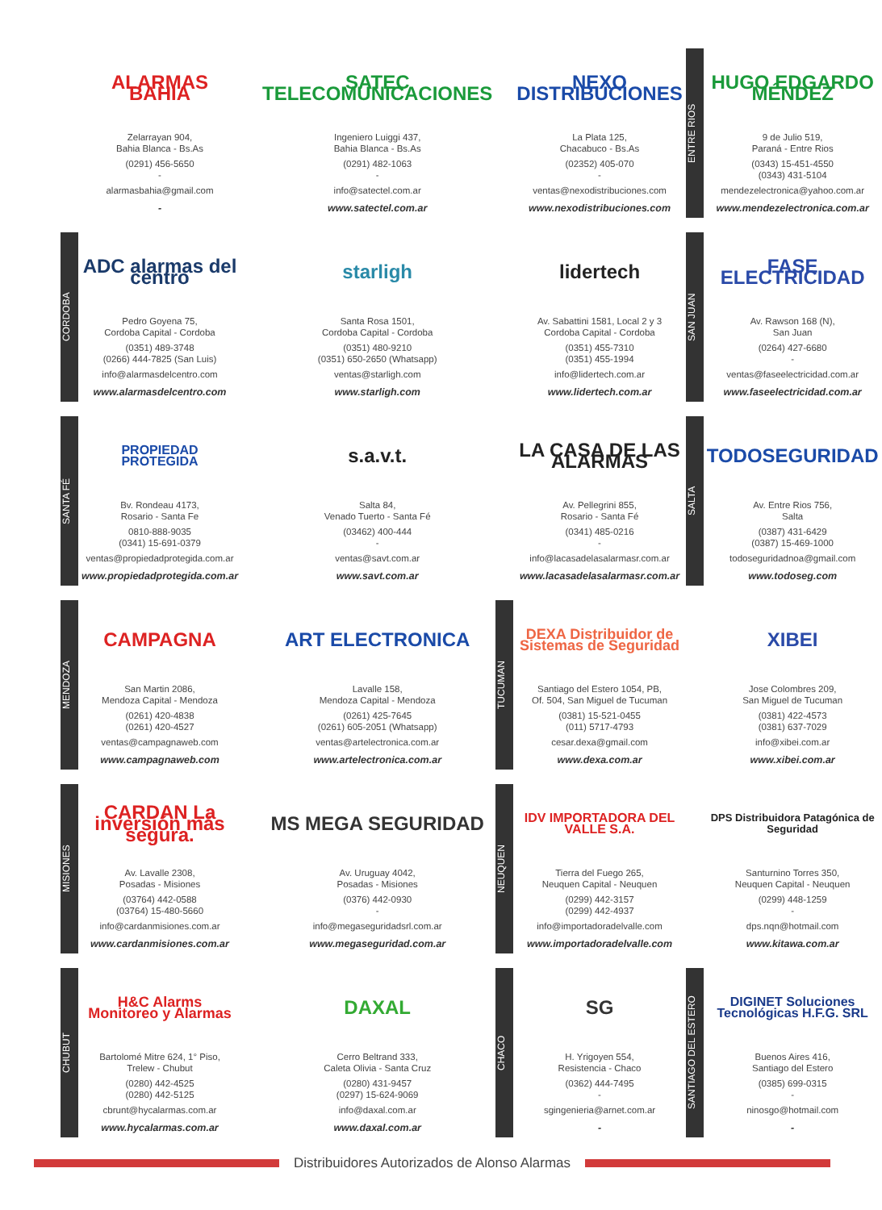ALARMAS BAHIA
Zelarrayan 904,
Bahia Blanca - Bs.As
(0291) 456-5650
-
alarmasbahia@gmail.com
-
SATEC TELECOMUNICACIONES
Ingeniero Luiggi 437,
Bahia Blanca - Bs.As
(0291) 482-1063
-
info@satectel.com.ar
www.satectel.com.ar
NEXO DISTRIBUCIONES
La Plata 125,
Chacabuco - Bs.As
(02352) 405-070
-
ventas@nexodistribuciones.com
www.nexodistribuciones.com
ENTRE RIOS
HUGO EDGARDO MÉNDEZ
9 de Julio 519,
Paraná - Entre Rios
(0343) 15-451-4550
(0343) 431-5104
mendezelectronica@yahoo.com.ar
www.mendezelectronica.com.ar
CORDOBA
ADC alarmas del centro
Pedro Goyena 75,
Cordoba Capital - Cordoba
(0351) 489-3748
(0266) 444-7825 (San Luis)
info@alarmasdelcentro.com
www.alarmasdelcentro.com
starligh
Santa Rosa 1501,
Cordoba Capital - Cordoba
(0351) 480-9210
(0351) 650-2650 (Whatsapp)
ventas@starligh.com
www.starligh.com
lidertech
Av. Sabattini 1581, Local 2 y 3
Cordoba Capital - Cordoba
(0351) 455-7310
(0351) 455-1994
info@lidertech.com.ar
www.lidertech.com.ar
SAN JUAN
FASE ELECTRICIDAD
Av. Rawson 168 (N),
San Juan
(0264) 427-6680
-
ventas@faseelectricidad.com.ar
www.faseelectricidad.com.ar
SANTA FÉ
PROPIEDAD PROTEGIDA
Bv. Rondeau 4173,
Rosario - Santa Fe
0810-888-9035
(0341) 15-691-0379
ventas@propiedadprotegida.com.ar
www.propiedadprotegida.com.ar
s.a.v.t.
Salta 84,
Venado Tuerto - Santa Fé
(03462) 400-444
-
ventas@savt.com.ar
www.savt.com.ar
LA CASA DE LAS ALARMAS
Av. Pellegrini 855,
Rosario - Santa Fé
(0341) 485-0216
-
info@lacasadelasalarmasr.com.ar
www.lacasadelasalarmasr.com.ar
SALTA
TODOSEGURIDAD
Av. Entre Rios 756,
Salta
(0387) 431-6429
(0387) 15-469-1000
todoseguridadnoa@gmail.com
www.todoseg.com
MENDOZA
CAMPAGNA
San Martin 2086,
Mendoza Capital - Mendoza
(0261) 420-4838
(0261) 420-4527
ventas@campagnaweb.com
www.campagnaweb.com
ART ELECTRONICA
Lavalle 158,
Mendoza Capital - Mendoza
(0261) 425-7645
(0261) 605-2051 (Whatsapp)
ventas@artelectronica.com.ar
www.artelectronica.com.ar
TUCUMAN
DEXA Distribuidor de Sistemas de Seguridad
Santiago del Estero 1054, PB,
Of. 504, San Miguel de Tucuman
(0381) 15-521-0455
(011) 5717-4793
cesar.dexa@gmail.com
www.dexa.com.ar
XIBEI
Jose Colombres 209,
San Miguel de Tucuman
(0381) 422-4573
(0381) 637-7029
info@xibei.com.ar
www.xibei.com.ar
MISIONES
CARDAN La inversión más segura.
Av. Lavalle 2308,
Posadas - Misiones
(03764) 442-0588
(03764) 15-480-5660
info@cardanmisiones.com.ar
www.cardanmisiones.com.ar
MS MEGA SEGURIDAD
Av. Uruguay 4042,
Posadas - Misiones
(0376) 442-0930
-
info@megaseguridadsrl.com.ar
www.megaseguridad.com.ar
NEUQUEN
IDV IMPORTADORA DEL VALLE S.A.
Tierra del Fuego 265,
Neuquen Capital - Neuquen
(0299) 442-3157
(0299) 442-4937
info@importadoradelvalle.com
www.importadoradelvalle.com
DPS Distribuidora Patagónica de Seguridad
Santurnino Torres 350,
Neuquen Capital - Neuquen
(0299) 448-1259
-
dps.nqn@hotmail.com
www.kitawa.com.ar
CHUBUT
H&C Alarms Monitoreo y Alarmas
Bartolomé Mitre 624, 1° Piso,
Trelew - Chubut
(0280) 442-4525
(0280) 442-5125
cbrunt@hycalarmas.com.ar
www.hycalarmas.com.ar
DAXAL
Cerro Beltrand 333,
Caleta Olivia - Santa Cruz
(0280) 431-9457
(0297) 15-624-9069
info@daxal.com.ar
www.daxal.com.ar
CHACO
SG
H. Yrigoyen 554,
Resistencia - Chaco
(0362) 444-7495
-
sgingenieria@arnet.com.ar
-
SANTIAGO DEL ESTERO
DIGINET Soluciones Tecnológicas H.F.G. SRL
Buenos Aires 416,
Santiago del Estero
(0385) 699-0315
-
ninosgo@hotmail.com
-
Distribuidores Autorizados de Alonso Alarmas